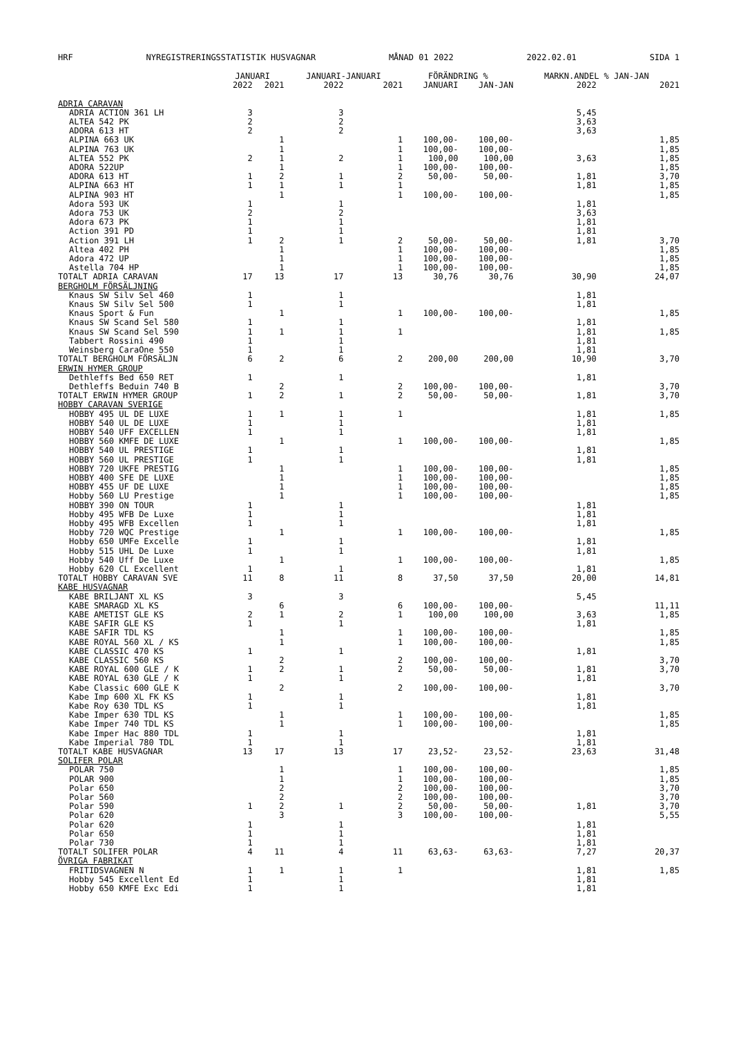HRF NYREGISTRERINGSSTATISTIK HUSVAGNAR MÅNAD 01 2022 2022.02.01 SIDA 1
| | JANUARI | | JANUARI-JANUARI | | FÖRÄNDRING % | | MARKN.ANDEL % JAN-JAN | |
| --- | --- | --- | --- | --- | --- | --- | --- | --- |
| | 2022 | 2021 | 2022 | 2021 | JANUARI | JAN-JAN | 2022 | 2021 |
| ADRIA CARAVAN | | | | | | | | |
| ADRIA ACTION 361 LH | 3 | | 3 | | | | 5,45 | |
| ALTEA 542 PK | 2 | | 2 | | | | 3,63 | |
| ADORA 613 HT | 2 | | 2 | | | | 3,63 | |
| ALPINA 663 UK | | 1 | | 1 | 100,00- | 100,00- | | 1,85 |
| ALPINA 763 UK | | 1 | | 1 | 100,00- | 100,00- | | 1,85 |
| ALTEA 552 PK | 2 | 1 | 2 | 1 | 100,00 | 100,00 | 3,63 | 1,85 |
| ADORA 522UP | | 1 | | 1 | 100,00- | 100,00- | | 1,85 |
| ADORA 613 HT | 1 | 2 | 1 | 2 | 50,00- | 50,00- | 1,81 | 3,70 |
| ALPINA 663 HT | 1 | 1 | 1 | 1 | | | 1,81 | 1,85 |
| ALPINA 903 HT | | 1 | | 1 | 100,00- | 100,00- | | 1,85 |
| Adora 593 UK | 1 | | 1 | | | | 1,81 | |
| Adora 753 UK | 2 | | 2 | | | | 3,63 | |
| Adora 673 PK | 1 | | 1 | | | | 1,81 | |
| Action 391 PD | 1 | | 1 | | | | 1,81 | |
| Action 391 LH | 1 | 2 | 1 | 2 | 50,00- | 50,00- | 1,81 | 3,70 |
| Altea 402 PH | | 1 | | 1 | 100,00- | 100,00- | | 1,85 |
| Adora 472 UP | | 1 | | 1 | 100,00- | 100,00- | | 1,85 |
| Astella 704 HP | | 1 | | 1 | 100,00- | 100,00- | | 1,85 |
| TOTALT ADRIA CARAVAN | 17 | 13 | 17 | 13 | 30,76 | 30,76 | 30,90 | 24,07 |
| BERGHOLM FÖRSÄLJNING | | | | | | | | |
| Knaus SW Silv Sel 460 | 1 | | 1 | | | | 1,81 | |
| Knaus SW Silv Sel 500 | 1 | | 1 | | | | 1,81 | |
| Knaus Sport & Fun | | 1 | | 1 | 100,00- | 100,00- | | 1,85 |
| Knaus SW Scand Sel 580 | 1 | | 1 | | | | 1,81 | |
| Knaus SW Scand Sel 590 | 1 | 1 | 1 | 1 | | | 1,81 | 1,85 |
| Tabbert Rossini 490 | 1 | | 1 | | | | 1,81 | |
| Weinsberg CaraOne 550 | 1 | | 1 | | | | 1,81 | |
| TOTALT BERGHOLM FÖRSÄLJN | 6 | 2 | 6 | 2 | 200,00 | 200,00 | 10,90 | 3,70 |
| ERWIN HYMER GROUP | | | | | | | | |
| Dethleffs Bed 650 RET | 1 | | 1 | | | | 1,81 | |
| Dethleffs Beduin 740 B | | 2 | | 2 | 100,00- | 100,00- | | 3,70 |
| TOTALT ERWIN HYMER GROUP | 1 | 2 | 1 | 2 | 50,00- | 50,00- | 1,81 | 3,70 |
| HOBBY CARAVAN SVERIGE | | | | | | | | |
| HOBBY 495 UL DE LUXE | 1 | 1 | 1 | 1 | | | 1,81 | 1,85 |
| HOBBY 540 UL DE LUXE | 1 | | 1 | | | | 1,81 | |
| HOBBY 540 UFF EXCELLEN | 1 | | 1 | | | | 1,81 | |
| HOBBY 560 KMFE DE LUXE | | 1 | | 1 | 100,00- | 100,00- | | 1,85 |
| HOBBY 540 UL PRESTIGE | 1 | | 1 | | | | 1,81 | |
| HOBBY 560 UL PRESTIGE | 1 | | 1 | | | | 1,81 | |
| HOBBY 720 UKFE PRESTIG | | 1 | | 1 | 100,00- | 100,00- | | 1,85 |
| HOBBY 400 SFE DE LUXE | | 1 | | 1 | 100,00- | 100,00- | | 1,85 |
| HOBBY 455 UF DE LUXE | | 1 | | 1 | 100,00- | 100,00- | | 1,85 |
| Hobby 560 LU Prestige | | 1 | | 1 | 100,00- | 100,00- | | 1,85 |
| HOBBY 390 ON TOUR | 1 | | 1 | | | | 1,81 | |
| Hobby 495 WFB De Luxe | 1 | | 1 | | | | 1,81 | |
| Hobby 495 WFB Excellen | 1 | | 1 | | | | 1,81 | |
| Hobby 720 WQC Prestige | | 1 | | 1 | 100,00- | 100,00- | | 1,85 |
| Hobby 650 UMFe Excelle | 1 | | 1 | | | | 1,81 | |
| Hobby 515 UHL De Luxe | 1 | | 1 | | | | 1,81 | |
| Hobby 540 Uff De Luxe | | 1 | | 1 | 100,00- | 100,00- | | 1,85 |
| Hobby 620 CL Excellent | 1 | | 1 | | | | 1,81 | |
| TOTALT HOBBY CARAVAN SVE | 11 | 8 | 11 | 8 | 37,50 | 37,50 | 20,00 | 14,81 |
| KABE HUSVAGNAR | | | | | | | | |
| KABE BRILJANT XL KS | 3 | | 3 | | | | 5,45 | |
| KABE SMARAGD XL KS | | 6 | | 6 | 100,00- | 100,00- | | 11,11 |
| KABE AMETIST GLE KS | 2 | 1 | 2 | 1 | 100,00 | 100,00 | 3,63 | 1,85 |
| KABE SAFIR GLE KS | 1 | | 1 | | | | 1,81 | |
| KABE SAFIR TDL KS | | 1 | | 1 | 100,00- | 100,00- | | 1,85 |
| KABE ROYAL 560 XL / KS | | 1 | | 1 | 100,00- | 100,00- | | 1,85 |
| KABE CLASSIC 470 KS | 1 | | 1 | | | | 1,81 | |
| KABE CLASSIC 560 KS | | 2 | | 2 | 100,00- | 100,00- | | 3,70 |
| KABE ROYAL 600 GLE / K | 1 | 2 | 1 | 2 | 50,00- | 50,00- | 1,81 | 3,70 |
| KABE ROYAL 630 GLE / K | 1 | | 1 | | | | 1,81 | |
| Kabe Classic 600 GLE K | | 2 | | 2 | 100,00- | 100,00- | | 3,70 |
| Kabe Imp 600 XL FK KS | 1 | | 1 | | | | 1,81 | |
| Kabe Roy 630 TDL KS | 1 | | 1 | | | | 1,81 | |
| Kabe Imper 630 TDL KS | | 1 | | 1 | 100,00- | 100,00- | | 1,85 |
| Kabe Imper 740 TDL KS | | 1 | | 1 | 100,00- | 100,00- | | 1,85 |
| Kabe Imper Hac 880 TDL | 1 | | 1 | | | | 1,81 | |
| Kabe Imperial 780 TDL | 1 | | 1 | | | | 1,81 | |
| TOTALT KABE HUSVAGNAR | 13 | 17 | 13 | 17 | 23,52- | 23,52- | 23,63 | 31,48 |
| SOLIFER POLAR | | | | | | | | |
| POLAR 750 | | 1 | | 1 | 100,00- | 100,00- | | 1,85 |
| POLAR 900 | | 1 | | 1 | 100,00- | 100,00- | | 1,85 |
| Polar 650 | | 2 | | 2 | 100,00- | 100,00- | | 3,70 |
| Polar 560 | | 2 | | 2 | 100,00- | 100,00- | | 3,70 |
| Polar 590 | 1 | 2 | 1 | 2 | 50,00- | 50,00- | 1,81 | 3,70 |
| Polar 620 | | 3 | | 3 | 100,00- | 100,00- | | 5,55 |
| Polar 620 | 1 | | 1 | | | | 1,81 | |
| Polar 650 | 1 | | 1 | | | | 1,81 | |
| Polar 730 | 1 | | 1 | | | | 1,81 | |
| TOTALT SOLIFER POLAR | 4 | 11 | 4 | 11 | 63,63- | 63,63- | 7,27 | 20,37 |
| ÖVRIGA FABRIKAT | | | | | | | | |
| FRITIDSVAGNEN N | 1 | 1 | 1 | 1 | | | 1,81 | 1,85 |
| Hobby 545 Excellent Ed | 1 | | 1 | | | | 1,81 | |
| Hobby 650 KMFE Exc Edi | 1 | | 1 | | | | 1,81 | |